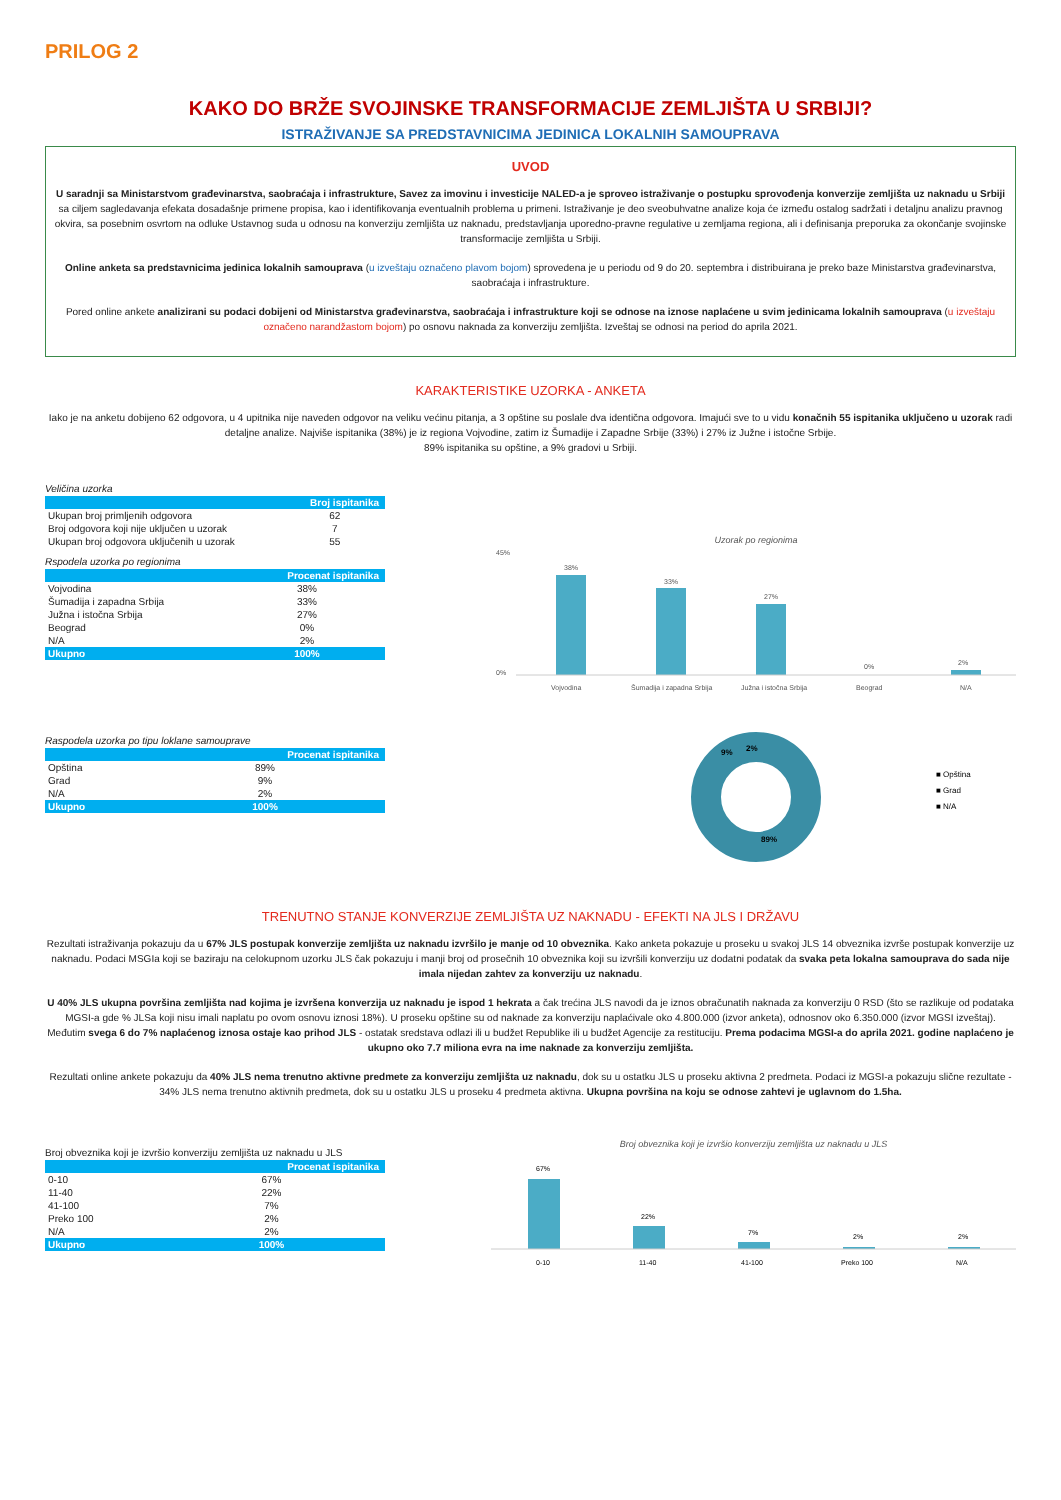PRILOG 2
KAKO DO BRŽE SVOJINSKE TRANSFORMACIJE ZEMLJIŠTA U SRBIJI?
ISTRAŽIVANJE SA PREDSTAVNICIMA JEDINICA LOKALNIH SAMOUPRAVA
UVOD
U saradnji sa Ministarstvom građevinarstva, saobraćaja i infrastrukture, Savez za imovinu i investicije NALED-a je sproveo istraživanje o postupku sprovođenja konverzije zemljišta uz naknadu u Srbiji sa ciljem sagledavanja efekata dosadašnje primene propisa, kao i identifikovanja eventualnih problema u primeni. Istraživanje je deo sveobuhvatne analize koja će između ostalog sadržati i detaljnu analizu pravnog okvira, sa posebnim osvrtom na odluke Ustavnog suda u odnosu na konverziju zemljišta uz naknadu, predstavljanja uporedno-pravne regulative u zemljama regiona, ali i definisanja preporuka za okončanje svojinske transformacije zemljišta u Srbiji.
Online anketa sa predstavnicima jedinica lokalnih samouprava (u izveštaju označeno plavom bojom) sprovedena je u periodu od 9 do 20. septembra i distribuirana je preko baze Ministarstva građevinarstva, saobraćaja i infrastrukture.
Pored online ankete analizirani su podaci dobijeni od Ministarstva građevinarstva, saobraćaja i infrastrukture koji se odnose na iznose naplaćene u svim jedinicama lokalnih samouprava (u izveštaju označeno narandžastom bojom) po osnovu naknada za konverziju zemljišta. Izveštaj se odnosi na period do aprila 2021.
KARAKTERISTIKE UZORKA - ANKETA
Iako je na anketu dobijeno 62 odgovora, u 4 upitnika nije naveden odgovor na veliku većinu pitanja, a 3 opštine su poslale dva identična odgovora. Imajući sve to u vidu konačnih 55 ispitanika uključeno u uzorak radi detaljne analize. Najviše ispitanika (38%) je iz regiona Vojvodine, zatim iz Šumadije i Zapadne Srbije (33%) i 27% iz Južne i istočne Srbije.
89% ispitanika su opštine, a 9% gradovi u Srbiji.
Veličina uzorka
| | Broj ispitanika |
| --- | --- |
| Ukupan broj primljenih odgovora | 62 |
| Broj odgovora koji nije uključen u uzorak | 7 |
| Ukupan broj odgovora uključenih u uzorak | 55 |
Rspodela uzorka po regionima
| | Procenat ispitanika |
| --- | --- |
| Vojvodina | 38% |
| Šumadija i zapadna Srbija | 33% |
| Južna i istočna Srbija | 27% |
| Beograd | 0% |
| N/A | 2% |
| Ukupno | 100% |
Uzorak po regionima
38%
33%
27%
0%
2%
45%
0%
Vojvodina
Šumadija i zapadna Srbija
Južna i istočna Srbija
Beograd
N/A
Raspodela uzorka po tipu loklane samouprave
| | Procenat ispitanika |
| --- | --- |
| Opština | 89% |
| Grad | 9% |
| N/A | 2% |
| Ukupno | 100% |
9%
2%
89%
■ Opština
■ Grad
■ N/A
TRENUTNO STANJE KONVERZIJE ZEMLJIŠTA UZ NAKNADU - EFEKTI NA JLS I DRŽAVU
Rezultati istraživanja pokazuju da u 67% JLS postupak konverzije zemljišta uz naknadu izvršilo je manje od 10 obveznika. Kako anketa pokazuje u proseku u svakoj JLS 14 obveznika izvrše postupak konverzije uz naknadu. Podaci MSGIa koji se baziraju na celokupnom uzorku JLS čak pokazuju i manji broj od prosečnih 10 obveznika koji su izvršili konverziju uz dodatni podatak da svaka peta lokalna samouprava do sada nije imala nijedan zahtev za konverziju uz naknadu.
U 40% JLS ukupna površina zemljišta nad kojima je izvršena konverzija uz naknadu je ispod 1 hekrata a čak trećina JLS navodi da je iznos obračunatih naknada za konverziju 0 RSD (što se razlikuje od podataka MGSI-a gde % JLSa koji nisu imali naplatu po ovom osnovu iznosi 18%). U proseku opštine su od naknade za konverziju naplaćivale oko 4.800.000 (izvor anketa), odnosnov oko 6.350.000 (izvor MGSI izveštaj). Međutim svega 6 do 7% naplaćenog iznosa ostaje kao prihod JLS - ostatak sredstava odlazi ili u budžet Republike ili u budžet Agencije za restituciju. Prema podacima MGSI-a do aprila 2021. godine naplaćeno je ukupno oko 7.7 miliona evra na ime naknade za konverziju zemljišta.
Rezultati online ankete pokazuju da 40% JLS nema trenutno aktivne predmete za konverziju zemljišta uz naknadu, dok su u ostatku JLS u proseku aktivna 2 predmeta. Podaci iz MGSI-a pokazuju slične rezultate - 34% JLS nema trenutno aktivnih predmeta, dok su u ostatku JLS u proseku 4 predmeta aktivna. Ukupna površina na koju se odnose zahtevi je uglavnom do 1.5ha.
Broj obveznika koji je izvršio konverziju zemljišta uz naknadu u JLS
| | Procenat ispitanika |
| --- | --- |
| 0-10 | 67% |
| 11-40 | 22% |
| 41-100 | 7% |
| Preko 100 | 2% |
| N/A | 2% |
| Ukupno | 100% |
Broj obveznika koji je izvršio konverziju zemljišta uz naknadu u JLS
67%
22%
7%
2%
2%
0-10
11-40
41-100
Preko 100
N/A